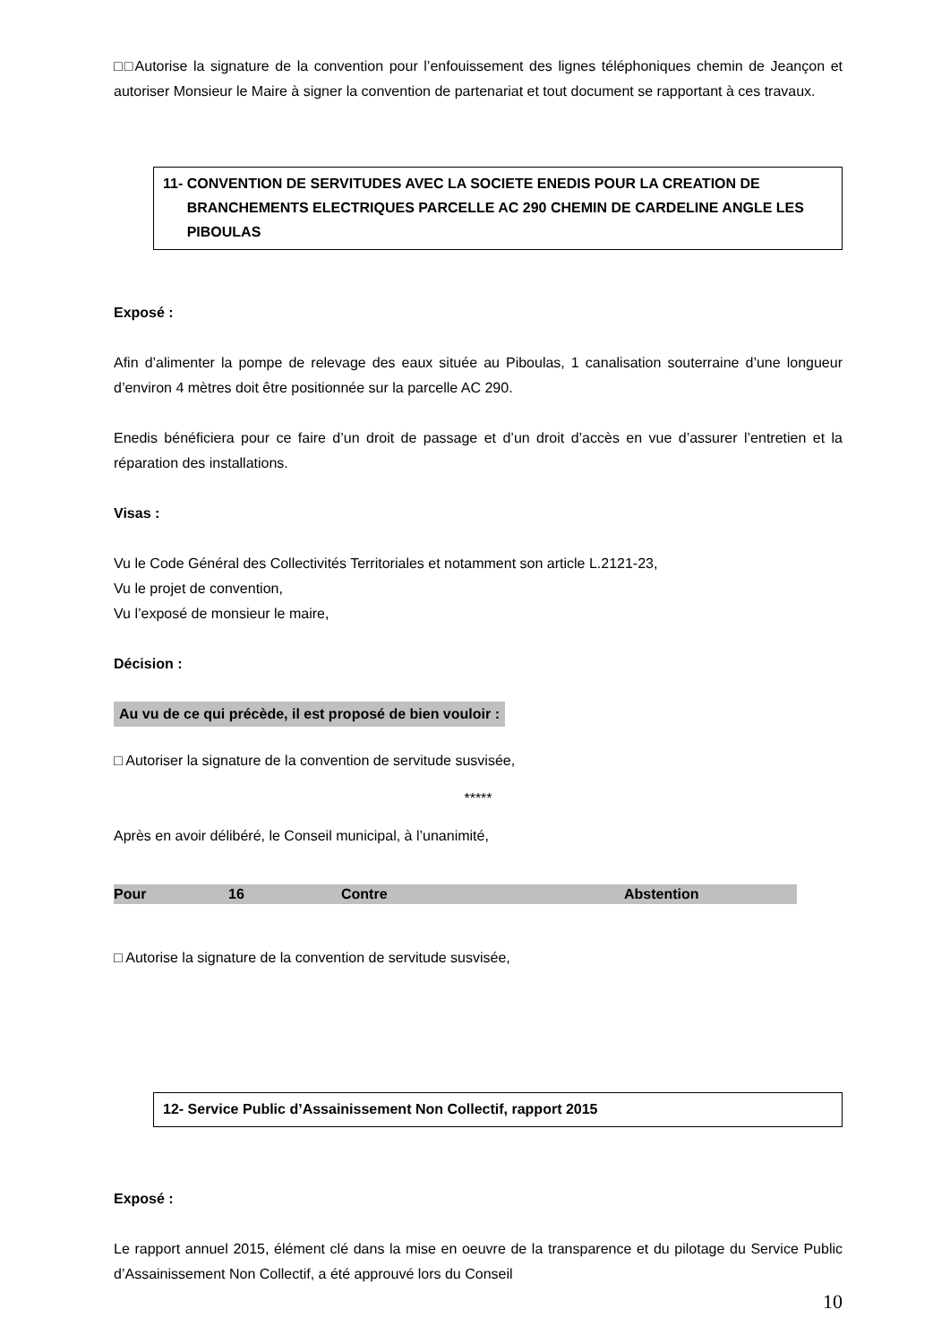□□Autorise la signature de la convention pour l’enfouissement des lignes téléphoniques chemin de Jeançon et autoriser Monsieur le Maire à signer la convention de partenariat et tout document se rapportant à ces travaux.
11- CONVENTION DE SERVITUDES AVEC LA SOCIETE ENEDIS POUR LA CREATION DE
BRANCHEMENTS ELECTRIQUES PARCELLE AC 290 CHEMIN DE CARDELINE ANGLE LES
PIBOULAS
Exposé :
Afin d’alimenter la pompe de relevage des eaux située au Piboulas, 1 canalisation souterraine d’une longueur d’environ 4 mètres doit être positionnée sur la parcelle AC 290.
Enedis bénéficiera pour ce faire d’un droit de passage et d’un droit d’accès en vue d’assurer l’entretien et la réparation des installations.
Visas :
Vu le Code Général des Collectivités Territoriales et notamment son article L.2121-23,
Vu le projet de convention,
Vu l’exposé de monsieur le maire,
Décision :
Au vu de ce qui précède, il est proposé de bien vouloir :
□ Autoriser la signature de la convention de servitude susvisée,
*****
Après en avoir délibéré, le Conseil municipal, à l’unanimité,
| Pour | 16 | Contre | Abstention |
□ Autorise la signature de la convention de servitude susvisée,
12- Service Public d’Assainissement Non Collectif, rapport 2015
Exposé :
Le rapport annuel 2015, élément clé dans la mise en oeuvre de la transparence et du pilotage du Service Public d’Assainissement Non Collectif, a été approuvé lors du Conseil
10